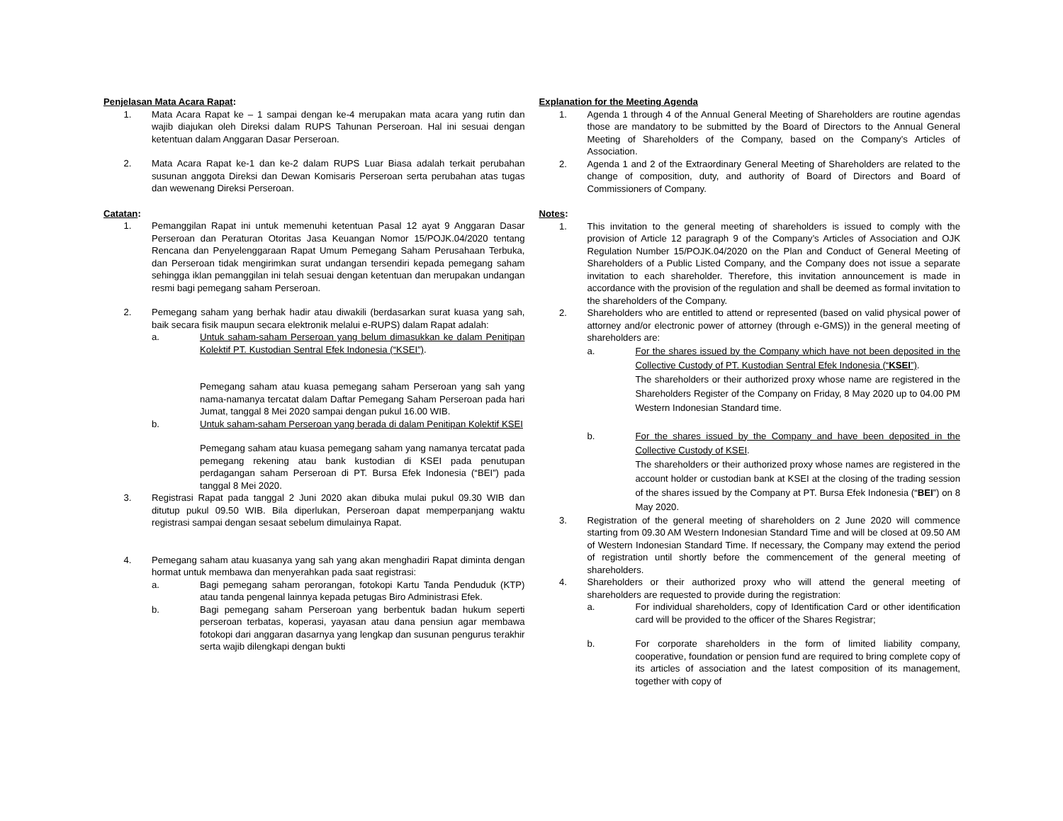Penjelasan Mata Acara Rapat:
1. Mata Acara Rapat ke – 1 sampai dengan ke-4 merupakan mata acara yang rutin dan wajib diajukan oleh Direksi dalam RUPS Tahunan Perseroan. Hal ini sesuai dengan ketentuan dalam Anggaran Dasar Perseroan.
2. Mata Acara Rapat ke-1 dan ke-2 dalam RUPS Luar Biasa adalah terkait perubahan susunan anggota Direksi dan Dewan Komisaris Perseroan serta perubahan atas tugas dan wewenang Direksi Perseroan.
Catatan:
1. Pemanggilan Rapat ini untuk memenuhi ketentuan Pasal 12 ayat 9 Anggaran Dasar Perseroan dan Peraturan Otoritas Jasa Keuangan Nomor 15/POJK.04/2020 tentang Rencana dan Penyelenggaraan Rapat Umum Pemegang Saham Perusahaan Terbuka, dan Perseroan tidak mengirimkan surat undangan tersendiri kepada pemegang saham sehingga iklan pemanggilan ini telah sesuai dengan ketentuan dan merupakan undangan resmi bagi pemegang saham Perseroan.
2. Pemegang saham yang berhak hadir atau diwakili (berdasarkan surat kuasa yang sah, baik secara fisik maupun secara elektronik melalui e-RUPS) dalam Rapat adalah:
a. Untuk saham-saham Perseroan yang belum dimasukkan ke dalam Penitipan Kolektif PT. Kustodian Sentral Efek Indonesia (“KSEI”).
Pemegang saham atau kuasa pemegang saham Perseroan yang sah yang nama-namanya tercatat dalam Daftar Pemegang Saham Perseroan pada hari Jumat, tanggal 8 Mei 2020 sampai dengan pukul 16.00 WIB.
b. Untuk saham-saham Perseroan yang berada di dalam Penitipan Kolektif KSEI
Pemegang saham atau kuasa pemegang saham yang namanya tercatat pada pemegang rekening atau bank kustodian di KSEI pada penutupan perdagangan saham Perseroan di PT. Bursa Efek Indonesia (“BEI”) pada tanggal 8 Mei 2020.
3. Registrasi Rapat pada tanggal 2 Juni 2020 akan dibuka mulai pukul 09.30 WIB dan ditutup pukul 09.50 WIB. Bila diperlukan, Perseroan dapat memperpanjang waktu registrasi sampai dengan sesaat sebelum dimulainya Rapat.
4. Pemegang saham atau kuasanya yang sah yang akan menghadiri Rapat diminta dengan hormat untuk membawa dan menyerahkan pada saat registrasi:
a. Bagi pemegang saham perorangan, fotokopi Kartu Tanda Penduduk (KTP) atau tanda pengenal lainnya kepada petugas Biro Administrasi Efek.
b. Bagi pemegang saham Perseroan yang berbentuk badan hukum seperti perseroan terbatas, koperasi, yayasan atau dana pensiun agar membawa fotokopi dari anggaran dasarnya yang lengkap dan susunan pengurus terakhir serta wajib dilengkapi dengan bukti
Explanation for the Meeting Agenda
1. Agenda 1 through 4 of the Annual General Meeting of Shareholders are routine agendas those are mandatory to be submitted by the Board of Directors to the Annual General Meeting of Shareholders of the Company, based on the Company’s Articles of Association.
2. Agenda 1 and 2 of the Extraordinary General Meeting of Shareholders are related to the change of composition, duty, and authority of Board of Directors and Board of Commissioners of Company.
Notes:
1. This invitation to the general meeting of shareholders is issued to comply with the provision of Article 12 paragraph 9 of the Company’s Articles of Association and OJK Regulation Number 15/POJK.04/2020 on the Plan and Conduct of General Meeting of Shareholders of a Public Listed Company, and the Company does not issue a separate invitation to each shareholder. Therefore, this invitation announcement is made in accordance with the provision of the regulation and shall be deemed as formal invitation to the shareholders of the Company.
2. Shareholders who are entitled to attend or represented (based on valid physical power of attorney and/or electronic power of attorney (through e-GMS)) in the general meeting of shareholders are:
a. For the shares issued by the Company which have not been deposited in the Collective Custody of PT. Kustodian Sentral Efek Indonesia (“KSEI”).
The shareholders or their authorized proxy whose name are registered in the Shareholders Register of the Company on Friday, 8 May 2020 up to 04.00 PM Western Indonesian Standard time.
b. For the shares issued by the Company and have been deposited in the Collective Custody of KSEI.
The shareholders or their authorized proxy whose names are registered in the account holder or custodian bank at KSEI at the closing of the trading session of the shares issued by the Company at PT. Bursa Efek Indonesia (“BEI”) on 8 May 2020.
3. Registration of the general meeting of shareholders on 2 June 2020 will commence starting from 09.30 AM Western Indonesian Standard Time and will be closed at 09.50 AM of Western Indonesian Standard Time. If necessary, the Company may extend the period of registration until shortly before the commencement of the general meeting of shareholders.
4. Shareholders or their authorized proxy who will attend the general meeting of shareholders are requested to provide during the registration:
a. For individual shareholders, copy of Identification Card or other identification card will be provided to the officer of the Shares Registrar;
b. For corporate shareholders in the form of limited liability company, cooperative, foundation or pension fund are required to bring complete copy of its articles of association and the latest composition of its management, together with copy of